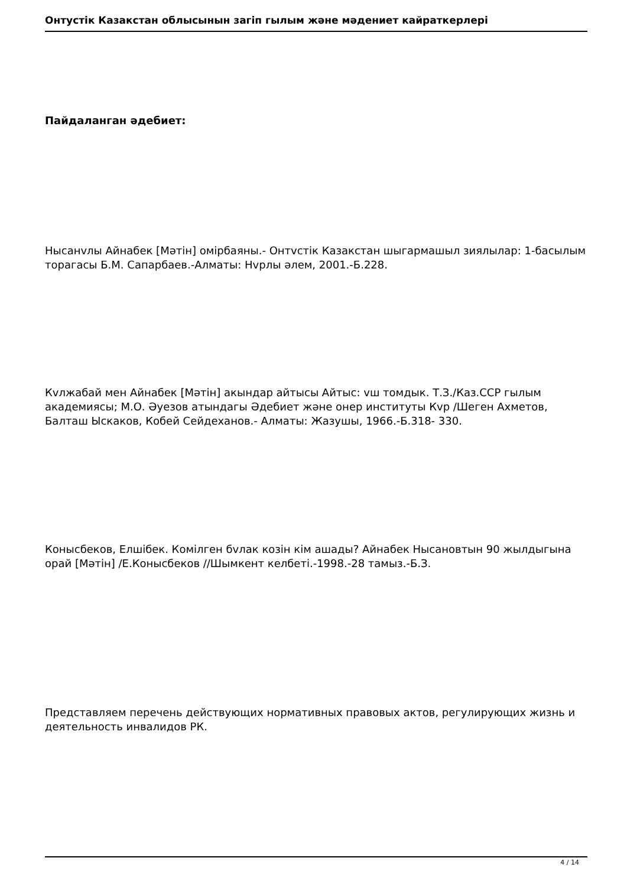Онтустiк Казакстан облысынын загiп гылым жəне мəдениет кайраткерлерi
Пайдаланган əдебиет:
Нысанvлы Айнабек [Мəтiн] омiрбаяны.- Онтvстiк Казакстан шыгармашыл зиялылар: 1-басылым торагасы Б.М. Сапарбаев.-Алматы: Нvрлы əлем, 2001.-Б.228.
Кvлжабай мен Айнабек [Мəтiн] акындар айтысы Айтыс: vш томдык. Т.З./Каз.ССР гылым академиясы; М.О. Əуезов атындагы Əдебиет жəне онер институты Кvр /Шеген Ахметов, Балташ Ыскаков, Кобей Сейдеханов.- Алматы: Жазушы, 1966.-Б.318- 330.
Конысбеков, Елшiбек. Комiлген бvлак козiн кiм ашады? Айнабек Нысановтын 90 жылдыгына орай [Мəтiн] /Е.Конысбеков //Шымкент келбетi.-1998.-28 тамыз.-Б.З.
Представляем перечень действующих нормативных правовых актов, регулирующих жизнь и деятельность инвалидов РК.
4 / 14